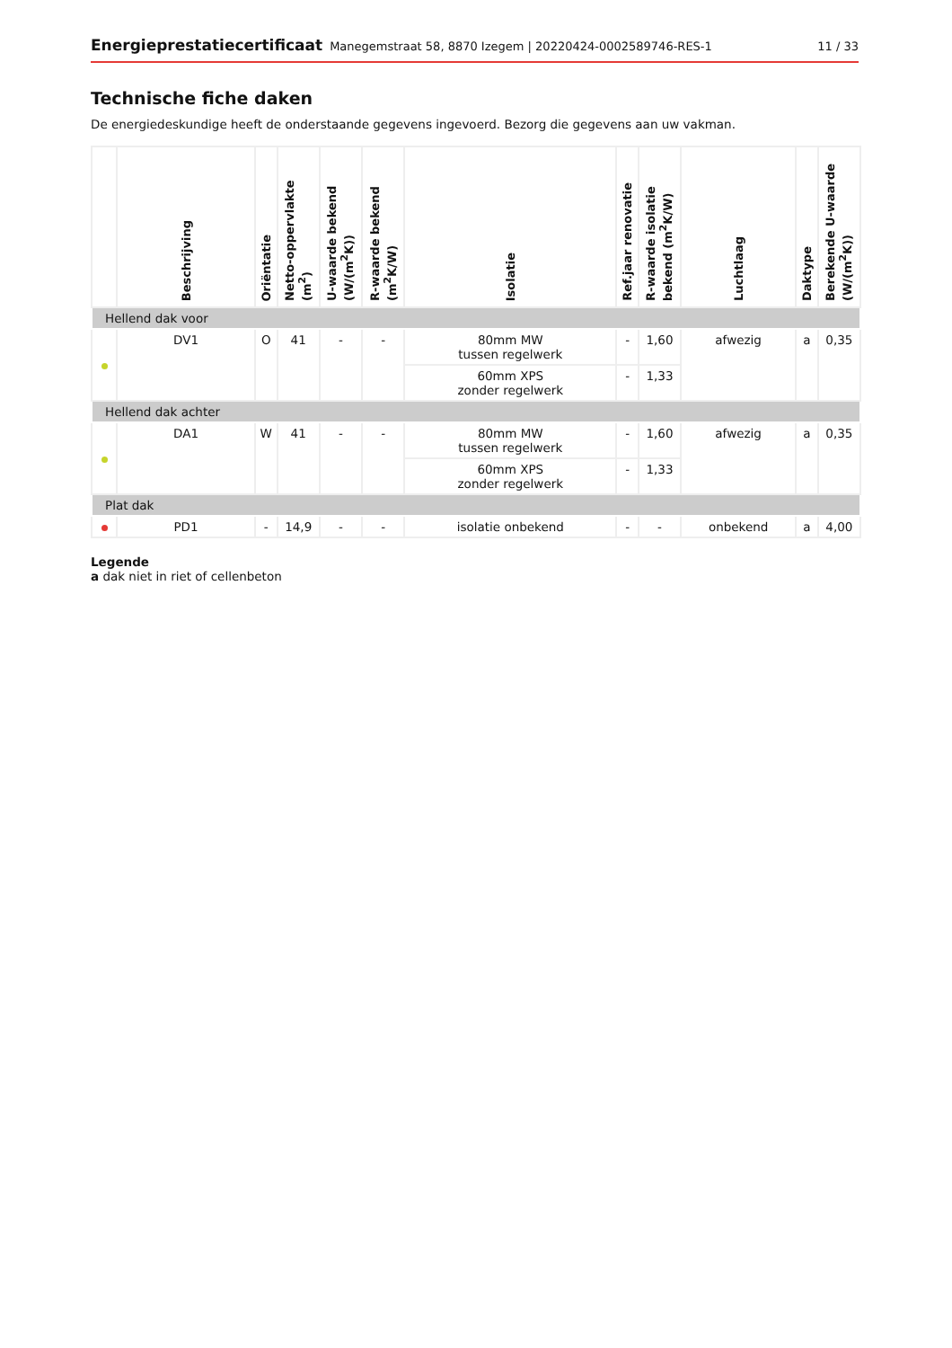Energieprestatiecertificaat Manegemstraat 58, 8870 Izegem | 20220424-0002589746-RES-1 11 / 33
Technische fiche daken
De energiedeskundige heeft de onderstaande gegevens ingevoerd. Bezorg die gegevens aan uw vakman.
| | Beschrijving | Oriëntatie | Netto-oppervlakte (m<sup>2</sup>) | U-waarde bekend (W/(m<sup>2</sup>K)) | R-waarde bekend (m<sup>2</sup>K/W) | Isolatie | Ref.jaar renovatie | R-waarde isolatie bekend (m<sup>2</sup>K/W) | Luchtlaag | Daktype | Berekende U-waarde (W/(m<sup>2</sup>K)) |
| --- | --- | --- | --- | --- | --- | --- | --- | --- | --- | --- | --- |
| Hellend dak voor | | | | | | | | | | | |
| | DV1 | O | 41 | - | - | 80mm MW tussen regelwerk | - | 1,60 | afwezig | a | 0,35 |
| | | | | | | 60mm XPS zonder regelwerk | - | 1,33 | | | |
| Hellend dak achter | | | | | | | | | | | |
| | DA1 | W | 41 | - | - | 80mm MW tussen regelwerk | - | 1,60 | afwezig | a | 0,35 |
| | | | | | | 60mm XPS zonder regelwerk | - | 1,33 | | | |
| Plat dak | | | | | | | | | | | |
| | PD1 | - | 14,9 | - | - | isolatie onbekend | - | - | onbekend | a | 4,00 |
Legende
a dak niet in riet of cellenbeton